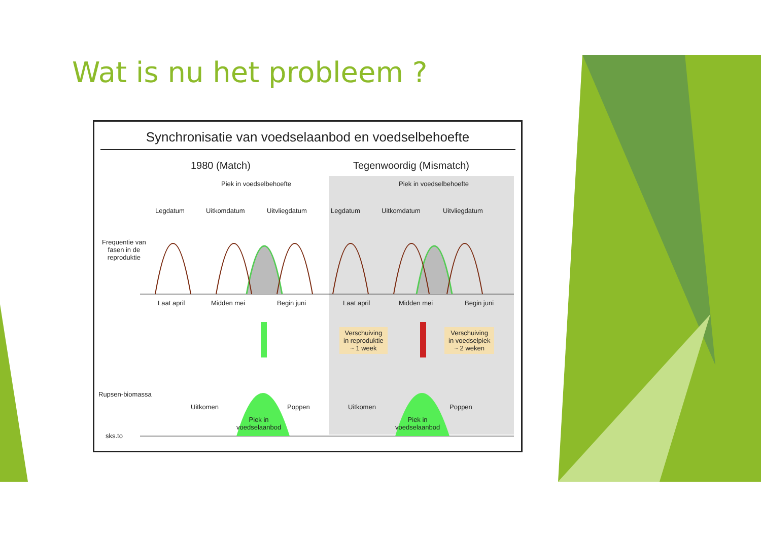Wat is nu het probleem ?
Synchronisatie van voedselaanbod en voedselbehoefte
1980 (Match) Tegenwoordig (Mismatch)
Piek in voedselbehoefte Piek in voedselbehoefte
Legdatum Uitkomdatum Uitvliegdatum Legdatum Uitkomdatum Uitvliegdatum
Frequentie van
fasen in de
reproduktie
Laat april Midden mei Begin juni Laat april Midden mei Begin juni
Verschuiving
in reproduktie
~ 1 week
Verschuiving
in voedselpiek
~ 2 weken
Rupsen-biomassa
Uitkomen Poppen Uitkomen Poppen
Piek in
voedselaanbod
Piek in
voedselaanbod
sks.to